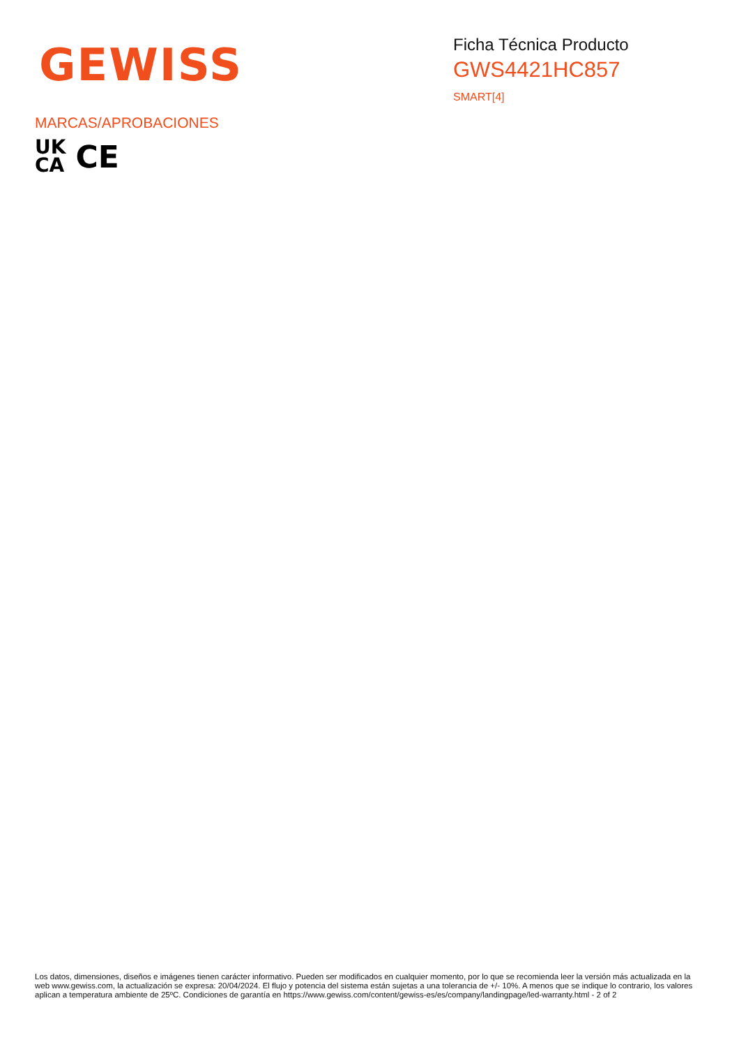GEWISS
Ficha Técnica Producto
GWS4421HC857
SMART[4]
MARCAS/APROBACIONES
UK
CA
CE
Los datos, dimensiones, diseños e imágenes tienen carácter informativo. Pueden ser modificados en cualquier momento, por lo que se recomienda leer la versión más actualizada en la web www.gewiss.com, la actualización se expresa: 20/04/2024. El flujo y potencia del sistema están sujetas a una tolerancia de +/- 10%. A menos que se indique lo contrario, los valores aplican a temperatura ambiente de 25ºC. Condiciones de garantía en https://www.gewiss.com/content/gewiss-es/es/company/landingpage/led-warranty.html - 2 of 2